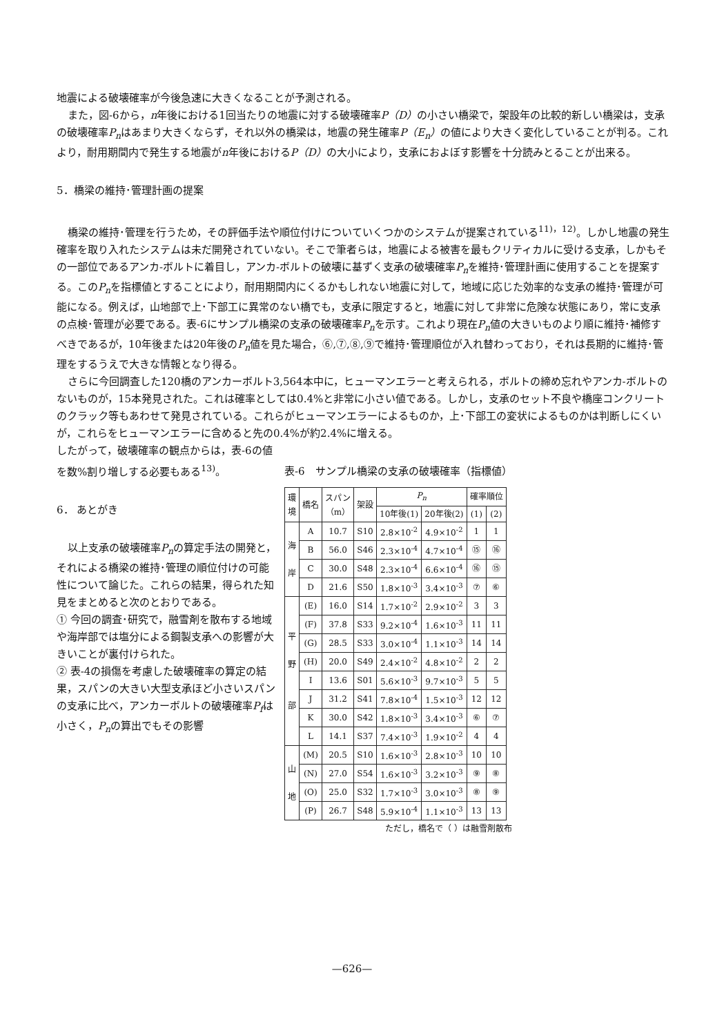地震による破壊確率が今後急速に大きくなることが予測される。
また，図-6から，n年後における1回当たりの地震に対する破壊確率P（D）の小さい橋梁で，架設年の比較的新しい橋梁は，支承の破壊確率P<sub>n</sub>はあまり大きくならず，それ以外の橋梁は，地震の発生確率P（E<sub>n</sub>）の値により大きく変化していることが判る。これより，耐用期間内で発生する地震がn年後におけるP（D）の大小により，支承におよぼす影響を十分読みとることが出来る。
5．橋梁の維持･管理計画の提案
橋梁の維持･管理を行うため，その評価手法や順位付けについていくつかのシステムが提案されている<sup>11)，12)</sup>。しかし地震の発生確率を取り入れたシステムは未だ開発されていない。そこで筆者らは，地震による被害を最もクリティカルに受ける支承，しかもその一部位であるアンカ-ボルトに着目し，アンカ-ボルトの破壊に基ずく支承の破壊確率P<sub>n</sub>を維持･管理計画に使用することを提案する。このP<sub>n</sub>を指標値とすることにより，耐用期間内にくるかもしれない地震に対して，地域に応じた効率的な支承の維持･管理が可能になる。例えば，山地部で上･下部工に異常のない橋でも，支承に限定すると，地震に対して非常に危険な状態にあり，常に支承の点検･管理が必要である。表-6にサンプル橋梁の支承の破壊確率P<sub>n</sub>を示す。これより現在P<sub>n</sub>値の大きいものより順に維持･補修すべきであるが，10年後または20年後のP<sub>n</sub>値を見た場合，⑥,⑦,⑧,⑨で維持･管理順位が入れ替わっており，それは長期的に維持･管理をするうえで大きな情報となり得る。
さらに今回調査した120橋のアンカーボルト3,564本中に，ヒューマンエラーと考えられる，ボルトの締め忘れやアンカ-ボルトのないものが，15本発見された。これは確率としては0.4%と非常に小さい値である。しかし，支承のセット不良や橋座コンクリートのクラック等もあわせて発見されている。これらがヒューマンエラーによるものか，上･下部工の変状によるものかは判断しにくいが，これらをヒューマンエラーに含めると先の0.4%が約2.4%に増える。
したがって，破壊確率の観点からは，表-6の値を数%割り増しする必要もある<sup>13)</sup>。
6． あとがき
以上支承の破壊確率P<sub>n</sub>の算定手法の開発と，それによる橋梁の維持･管理の順位付けの可能性について論じた。これらの結果，得られた知見をまとめると次のとおりである。
① 今回の調査･研究で，融雪剤を散布する地域や海岸部では塩分による鋼製支承への影響が大きいことが裏付けられた。
② 表-4の損傷を考慮した破壊確率の算定の結果，スパンの大きい大型支承ほど小さいスパンの支承に比べ，アンカーボルトの破壊確率P<sub>f</sub>は小さく，P<sub>n</sub>の算出でもその影響
表-6　サンプル橋梁の支承の破壊確率（指標値）
| 環 境 | 橋名 | スパン （m） | 架設 | P<sub>n</sub> | | 確率順位 | |
| --- | --- | --- | --- | --- | --- | --- | --- |
| | | | | 10年後(1) | 20年後(2) | (1) | (2) |
| 海 岸 | A | 10.7 | S10 | 2.8×10<sup>-2</sup> | 4.9×10<sup>-2</sup> | 1 | 1 |
| | B | 56.0 | S46 | 2.3×10<sup>-4</sup> | 4.7×10<sup>-4</sup> | ⑮ | ⑯ |
| | C | 30.0 | S48 | 2.3×10<sup>-4</sup> | 6.6×10<sup>-4</sup> | ⑯ | ⑮ |
| | D | 21.6 | S50 | 1.8×10<sup>-3</sup> | 3.4×10<sup>-3</sup> | ⑦ | ⑥ |
| 平 野 部 | (E) | 16.0 | S14 | 1.7×10<sup>-2</sup> | 2.9×10<sup>-2</sup> | 3 | 3 |
| | (F) | 37.8 | S33 | 9.2×10<sup>-4</sup> | 1.6×10<sup>-3</sup> | 11 | 11 |
| | (G) | 28.5 | S33 | 3.0×10<sup>-4</sup> | 1.1×10<sup>-3</sup> | 14 | 14 |
| | (H) | 20.0 | S49 | 2.4×10<sup>-2</sup> | 4.8×10<sup>-2</sup> | 2 | 2 |
| | I | 13.6 | S01 | 5.6×10<sup>-3</sup> | 9.7×10<sup>-3</sup> | 5 | 5 |
| | J | 31.2 | S41 | 7.8×10<sup>-4</sup> | 1.5×10<sup>-3</sup> | 12 | 12 |
| | K | 30.0 | S42 | 1.8×10<sup>-3</sup> | 3.4×10<sup>-3</sup> | ⑥ | ⑦ |
| | L | 14.1 | S37 | 7.4×10<sup>-3</sup> | 1.9×10<sup>-2</sup> | 4 | 4 |
| 山 地 | (M) | 20.5 | S10 | 1.6×10<sup>-3</sup> | 2.8×10<sup>-3</sup> | 10 | 10 |
| | (N) | 27.0 | S54 | 1.6×10<sup>-3</sup> | 3.2×10<sup>-3</sup> | ⑨ | ⑧ |
| | (O) | 25.0 | S32 | 1.7×10<sup>-3</sup> | 3.0×10<sup>-3</sup> | ⑧ | ⑨ |
| | (P) | 26.7 | S48 | 5.9×10<sup>-4</sup> | 1.1×10<sup>-3</sup> | 13 | 13 |
ただし，橋名で（ ）は融雪剤散布
—626—